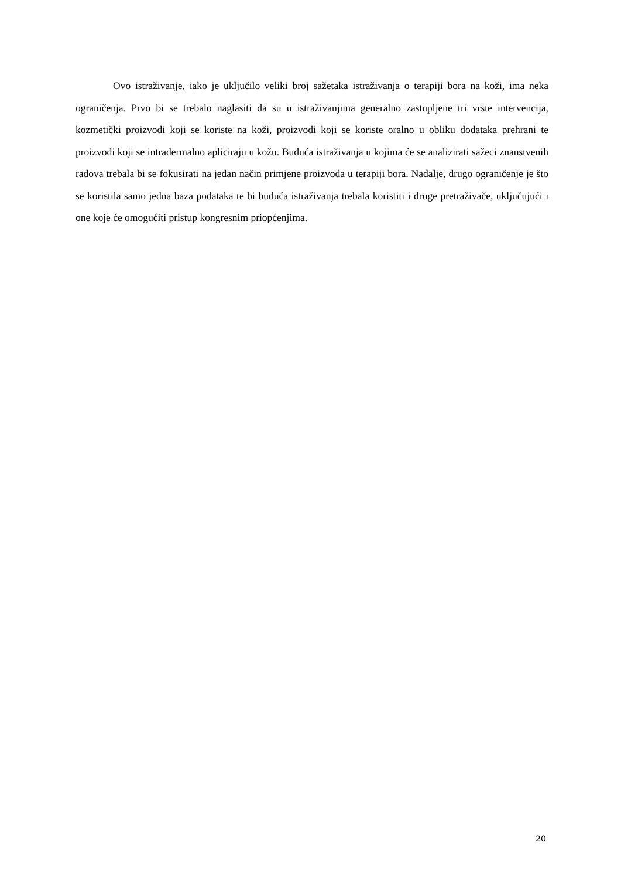Ovo istraživanje, iako je uključilo veliki broj sažetaka istraživanja o terapiji bora na koži, ima neka ograničenja. Prvo bi se trebalo naglasiti da su u istraživanjima generalno zastupljene tri vrste intervencija, kozmetički proizvodi koji se koriste na koži, proizvodi koji se koriste oralno u obliku dodataka prehrani te proizvodi koji se intradermalno apliciraju u kožu. Buduća istraživanja u kojima će se analizirati sažeci znanstvenih radova trebala bi se fokusirati na jedan način primjene proizvoda u terapiji bora. Nadalje, drugo ograničenje je što se koristila samo jedna baza podataka te bi buduća istraživanja trebala koristiti i druge pretraživače, uključujući i one koje će omogućiti pristup kongresnim priopćenjima.
20